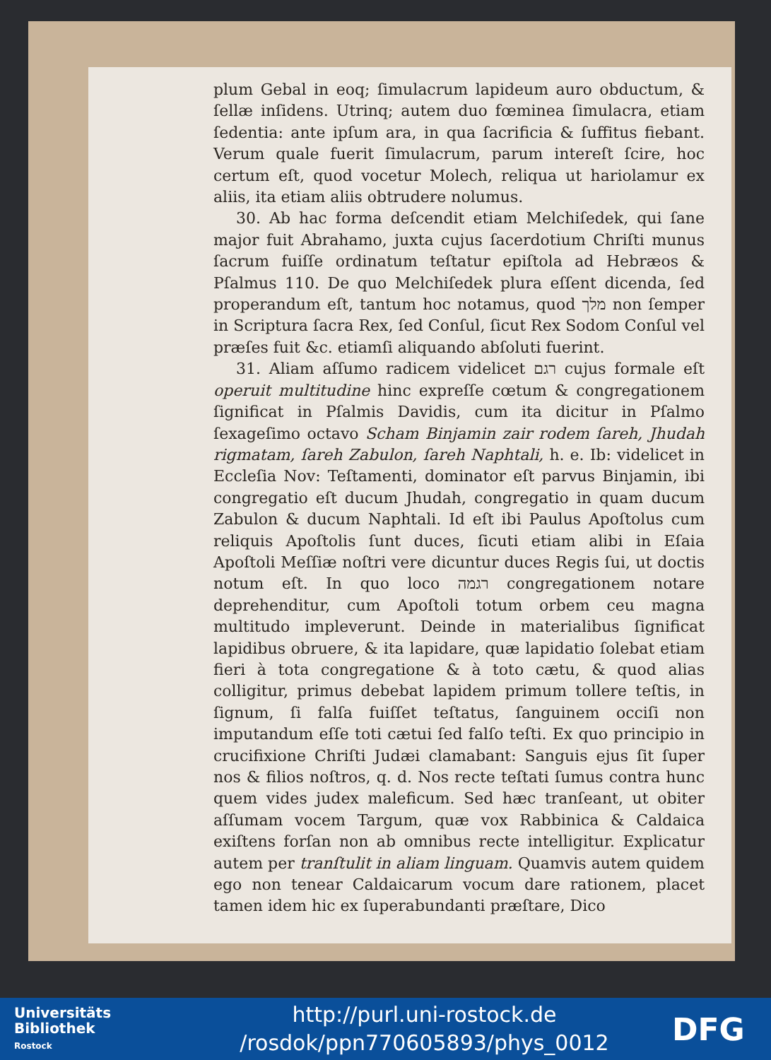plum Gebal in eoq; ſimulacrum lapideum auro obductum, & ſellæ inſidens. Utrinq; autem duo fœminea ſimulacra, etiam ſedentia: ante ipſum ara, in qua ſacrificia & ſuffitus fiebant. Verum quale fuerit ſimulacrum, parum intereſt ſcire, hoc certum eſt, quod vocetur Molech, reliqua ut hariolamur ex aliis, ita etiam aliis obtrudere nolumus.
30. Ab hac forma deſcendit etiam Melchiſedek, qui ſane major fuit Abrahamo, juxta cujus ſacerdotium Chriſti munus ſacrum fuiſſe ordinatum teſtatur epiſtola ad Hebræos & Pſalmus 110. De quo Melchiſedek plura eſſent dicenda, ſed properandum eſt, tantum hoc notamus, quod מלך non ſemper in Scriptura ſacra Rex, ſed Conſul, ſicut Rex Sodom Conſul vel præſes fuit &c. etiamſi aliquando abſoluti fuerint.
31. Aliam aſſumo radicem videlicet רגם cujus formale eſt operuit multitudine hinc expreſſe cœtum & congregationem ſignificat in Pſalmis Davidis, cum ita dicitur in Pſalmo ſexageſimo octavo Scham Binjamin zair rodem ſareh, Jhudah rigmatam, ſareh Zabulon, ſareh Naphtali, h. e. Ib: videlicet in Eccleſia Nov: Teſtamenti, dominator eſt parvus Binjamin, ibi congregatio eſt ducum Jhudah, congregatio in quam ducum Zabulon & ducum Naphtali. Id eſt ibi Paulus Apoſtolus cum reliquis Apoſtolis ſunt duces, ſicuti etiam alibi in Eſaia Apoſtoli Meſſiæ noſtri vere dicuntur duces Regis ſui, ut doctis notum eſt. In quo loco רגמה congregationem notare deprehenditur, cum Apoſtoli totum orbem ceu magna multitudo impleverunt. Deinde in materialibus ſignificat lapidibus obruere, & ita lapidare, quæ lapidatio ſolebat etiam fieri à tota congregatione & à toto cætu, & quod alias colligitur, primus debebat lapidem primum tollere teſtis, in ſignum, ſi falſa fuiſſet teſtatus, ſanguinem occiſi non imputandum eſſe toti cætui ſed falſo teſti. Ex quo principio in crucifixione Chriſti Judæi clamabant: Sanguis ejus ſit ſuper nos & filios noſtros, q. d. Nos recte teſtati ſumus contra hunc quem vides judex maleficum. Sed hæc tranſeant, ut obiter aſſumam vocem Targum, quæ vox Rabbinica & Caldaica exiſtens forſan non ab omnibus recte intelligitur. Explicatur autem per tranſtulit in aliam linguam. Quamvis autem quidem ego non tenear Caldaicarum vocum dare rationem, placet tamen idem hic ex ſuperabundanti præſtare, Dico
Universitäts
Bibliothek
Rostock
http://purl.uni-rostock.de
/rosdok/ppn770605893/phys_0012
DFG